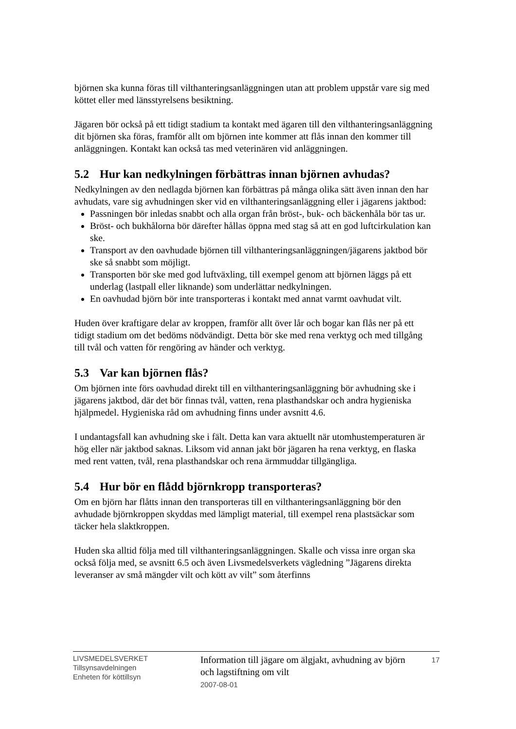björnen ska kunna föras till vilthanteringsanläggningen utan att problem uppstår vare sig med köttet eller med länsstyrelsens besiktning.
Jägaren bör också på ett tidigt stadium ta kontakt med ägaren till den vilthanteringsanläggning dit björnen ska föras, framför allt om björnen inte kommer att flås innan den kommer till anläggningen. Kontakt kan också tas med veterinären vid anläggningen.
5.2 Hur kan nedkylningen förbättras innan björnen avhudas?
Nedkylningen av den nedlagda björnen kan förbättras på många olika sätt även innan den har avhudats, vare sig avhudningen sker vid en vilthanteringsanläggning eller i jägarens jaktbod:
Passningen bör inledas snabbt och alla organ från bröst-, buk- och bäckenhåla bör tas ur.
Bröst- och bukhålorna bör därefter hållas öppna med stag så att en god luftcirkulation kan ske.
Transport av den oavhudade björnen till vilthanteringsanläggningen/jägarens jaktbod bör ske så snabbt som möjligt.
Transporten bör ske med god luftväxling, till exempel genom att björnen läggs på ett underlag (lastpall eller liknande) som underlättar nedkylningen.
En oavhudad björn bör inte transporteras i kontakt med annat varmt oavhudat vilt.
Huden över kraftigare delar av kroppen, framför allt över lår och bogar kan flås ner på ett tidigt stadium om det bedöms nödvändigt. Detta bör ske med rena verktyg och med tillgång till tvål och vatten för rengöring av händer och verktyg.
5.3 Var kan björnen flås?
Om björnen inte förs oavhudad direkt till en vilthanteringsanläggning bör avhudning ske i jägarens jaktbod, där det bör finnas tvål, vatten, rena plasthandskar och andra hygieniska hjälpmedel. Hygieniska råd om avhudning finns under avsnitt 4.6.
I undantagsfall kan avhudning ske i fält. Detta kan vara aktuellt när utomhustemperaturen är hög eller när jaktbod saknas. Liksom vid annan jakt bör jägaren ha rena verktyg, en flaska med rent vatten, tvål, rena plasthandskar och rena ärmmuddar tillgängliga.
5.4 Hur bör en flådd björnkropp transporteras?
Om en björn har flåtts innan den transporteras till en vilthanteringsanläggning bör den avhudade björnkroppen skyddas med lämpligt material, till exempel rena plastsäckar som täcker hela slaktkroppen.
Huden ska alltid följa med till vilthanteringsanläggningen. Skalle och vissa inre organ ska också följa med, se avsnitt 6.5 och även Livsmedelsverkets vägledning ”Jägarens direkta leveranser av små mängder vilt och kött av vilt” som återfinns
LIVSMEDELSVERKET
Tillsynsavdelningen
Enheten för köttillsyn
Information till jägare om älgjakt, avhudning av björn och lagstiftning om vilt
2007-08-01
17